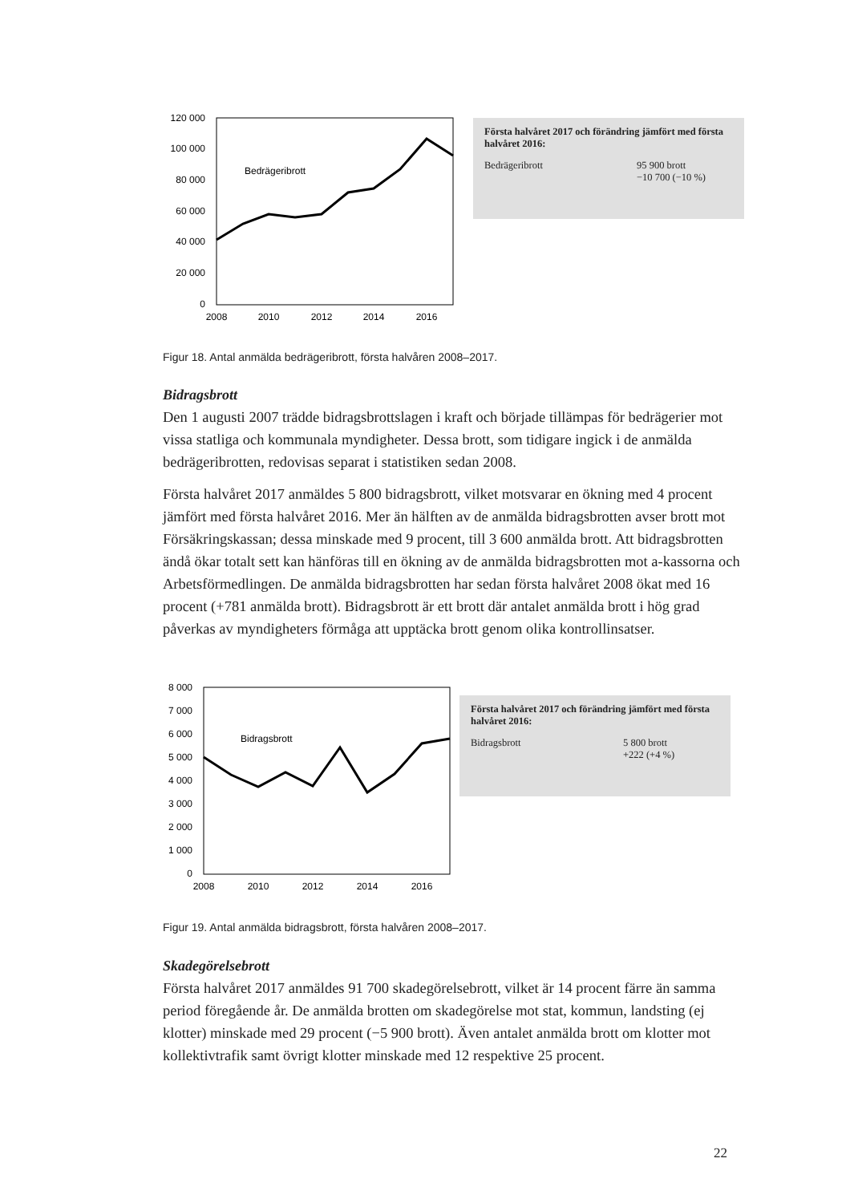120 000
100 000
80 000
60 000
40 000
20 000
0
2008
2010
2012
2014
2016
Bedrägeribrott
Första halvåret 2017 och förändring jämfört med första halvåret 2016:
Bedrägeribrott 95 900 brott
−10 700 (−10 %)
Figur 18. Antal anmälda bedrägeribrott, första halvåren 2008–2017.
Bidragsbrott
Den 1 augusti 2007 trädde bidragsbrottslagen i kraft och började tillämpas för bedrägerier mot vissa statliga och kommunala myndigheter. Dessa brott, som tidigare ingick i de anmälda bedrägeribrotten, redovisas separat i statistiken sedan 2008.
Första halvåret 2017 anmäldes 5 800 bidragsbrott, vilket motsvarar en ökning med 4 procent jämfört med första halvåret 2016. Mer än hälften av de anmälda bidragsbrotten avser brott mot Försäkringskassan; dessa minskade med 9 procent, till 3 600 anmälda brott. Att bidragsbrotten ändå ökar totalt sett kan hänföras till en ökning av de anmälda bidragsbrotten mot a-kassorna och Arbetsförmedlingen. De anmälda bidragsbrotten har sedan första halvåret 2008 ökat med 16 procent (+781 anmälda brott). Bidragsbrott är ett brott där antalet anmälda brott i hög grad påverkas av myndigheters förmåga att upptäcka brott genom olika kontrollinsatser.
8 000
7 000
6 000
5 000
4 000
3 000
2 000
1 000
0
2008
2010
2012
2014
2016
Bidragsbrott
Första halvåret 2017 och förändring jämfört med första halvåret 2016:
Bidragsbrott 5 800 brott
+222 (+4 %)
Figur 19. Antal anmälda bidragsbrott, första halvåren 2008–2017.
Skadegörelsebrott
Första halvåret 2017 anmäldes 91 700 skadegörelsebrott, vilket är 14 procent färre än samma period föregående år. De anmälda brotten om skadegörelse mot stat, kommun, landsting (ej klotter) minskade med 29 procent (−5 900 brott). Även antalet anmälda brott om klotter mot kollektivtrafik samt övrigt klotter minskade med 12 respektive 25 procent.
22